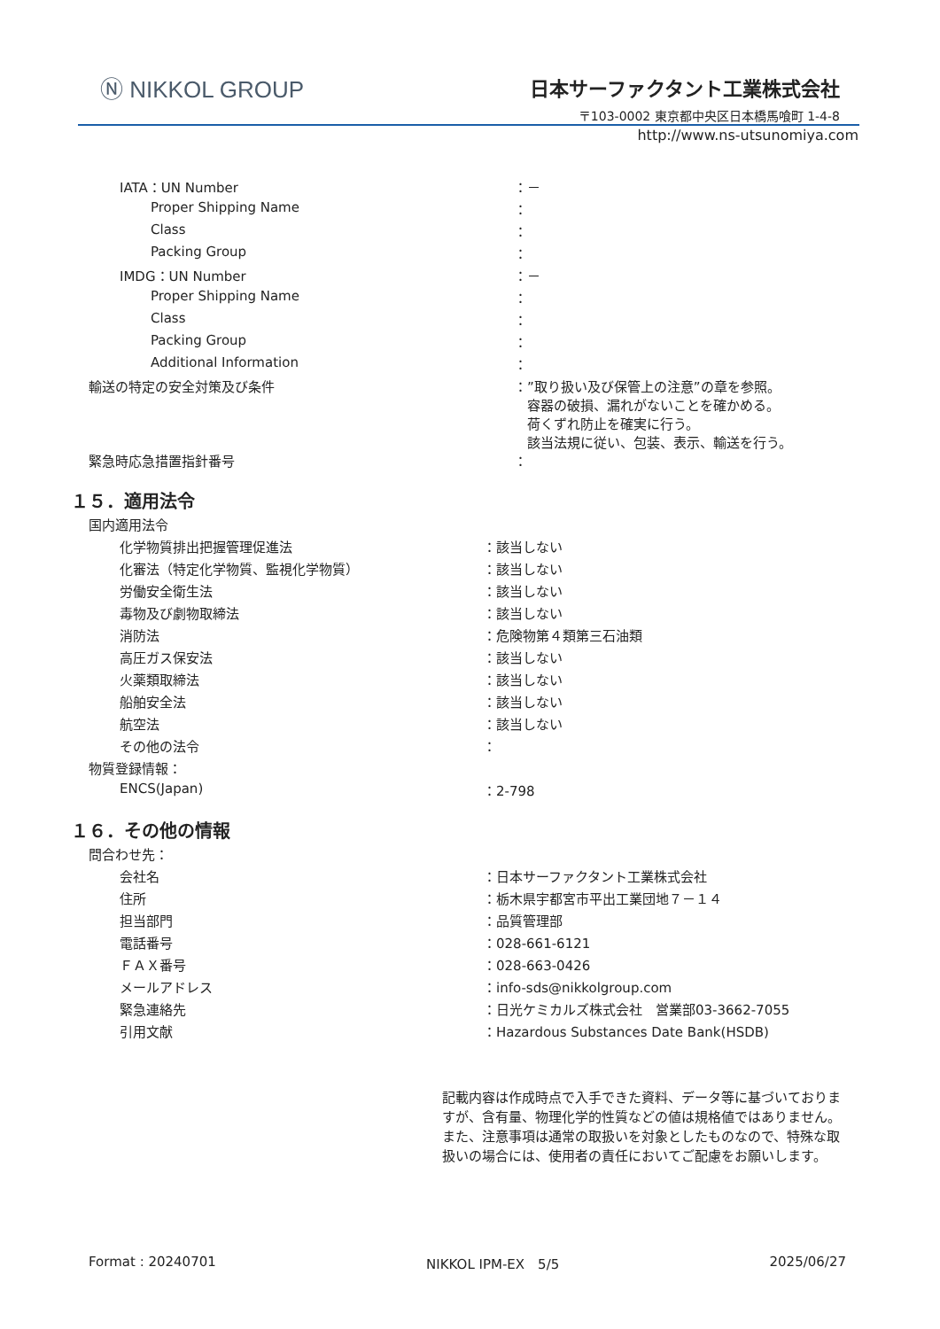Ⓝ NIKKOL GROUP 日本サーファクタント工業株式会社
〒103-0002 東京都中央区日本橋馬喰町 1-4-8
http://www.ns-utsunomiya.com
| IATA：UN Number | ：－ |
| Proper Shipping Name | ： |
| Class | ： |
| Packing Group | ： |
| IMDG：UN Number | ：－ |
| Proper Shipping Name | ： |
| Class | ： |
| Packing Group | ： |
| Additional Information | ： |
| 輸送の特定の安全対策及び条件 | ：”取り扱い及び保管上の注意”の章を参照。 容器の破損、漏れがないことを確かめる。 荷くずれ防止を確実に行う。 該当法規に従い、包装、表示、輸送を行う。 |
| 緊急時応急措置指針番号 | ： |
１５．適用法令
| 国内適用法令 | |
| 化学物質排出把握管理促進法 | ：該当しない |
| 化審法（特定化学物質、監視化学物質） | ：該当しない |
| 労働安全衛生法 | ：該当しない |
| 毒物及び劇物取締法 | ：該当しない |
| 消防法 | ：危険物第４類第三石油類 |
| 高圧ガス保安法 | ：該当しない |
| 火薬類取締法 | ：該当しない |
| 船舶安全法 | ：該当しない |
| 航空法 | ：該当しない |
| その他の法令 | ： |
| 物質登録情報： | |
| ENCS(Japan) | ：2-798 |
１６．その他の情報
| 問合わせ先： | |
| 会社名 | ：日本サーファクタント工業株式会社 |
| 住所 | ：栃木県宇都宮市平出工業団地７－１４ |
| 担当部門 | ：品質管理部 |
| 電話番号 | ：028-661-6121 |
| ＦＡＸ番号 | ：028-663-0426 |
| メールアドレス | ：info-sds@nikkolgroup.com |
| 緊急連絡先 | ：日光ケミカルズ株式会社 営業部03-3662-7055 |
| 引用文献 | ：Hazardous Substances Date Bank(HSDB) |
記載内容は作成時点で入手できた資料、データ等に基づいておりますが、含有量、物理化学的性質などの値は規格値ではありません。また、注意事項は通常の取扱いを対象としたものなので、特殊な取扱いの場合には、使用者の責任においてご配慮をお願いします。
Format : 20240701 NIKKOL IPM-EX　5/5 2025/06/27